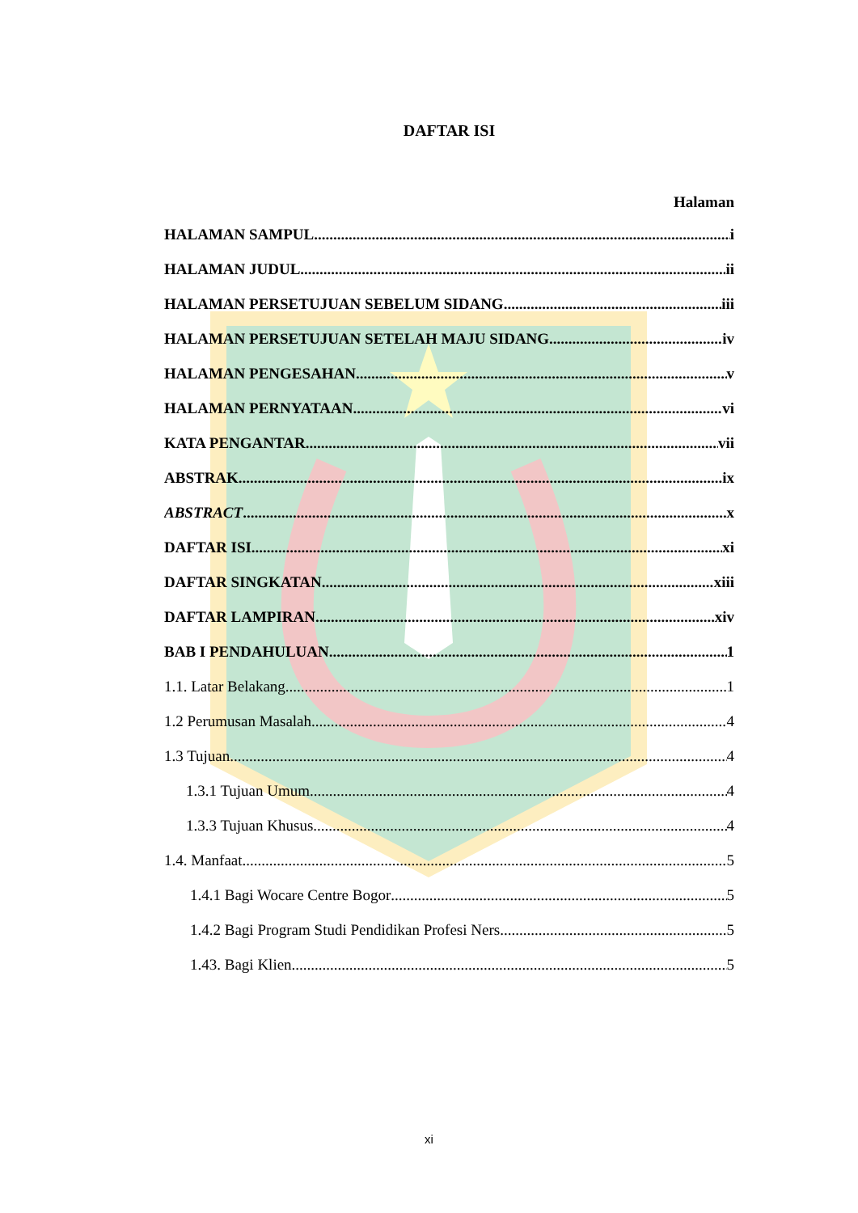DAFTAR ISI
Halaman
HALAMAN SAMPUL i
HALAMAN JUDUL ii
HALAMAN PERSETUJUAN SEBELUM SIDANG iii
HALAMAN PERSETUJUAN SETELAH MAJU SIDANG iv
HALAMAN PENGESAHAN v
HALAMAN PERNYATAAN vi
KATA PENGANTAR vii
ABSTRAK ix
ABSTRACT x
DAFTAR ISI xi
DAFTAR SINGKATAN xiii
DAFTAR LAMPIRAN xiv
BAB I PENDAHULUAN 1
1.1. Latar Belakang 1
1.2 Perumusan Masalah 4
1.3 Tujuan 4
1.3.1 Tujuan Umum 4
1.3.3 Tujuan Khusus 4
1.4. Manfaat 5
1.4.1 Bagi Wocare Centre Bogor 5
1.4.2 Bagi Program Studi Pendidikan Profesi Ners 5
1.43. Bagi Klien 5
xi